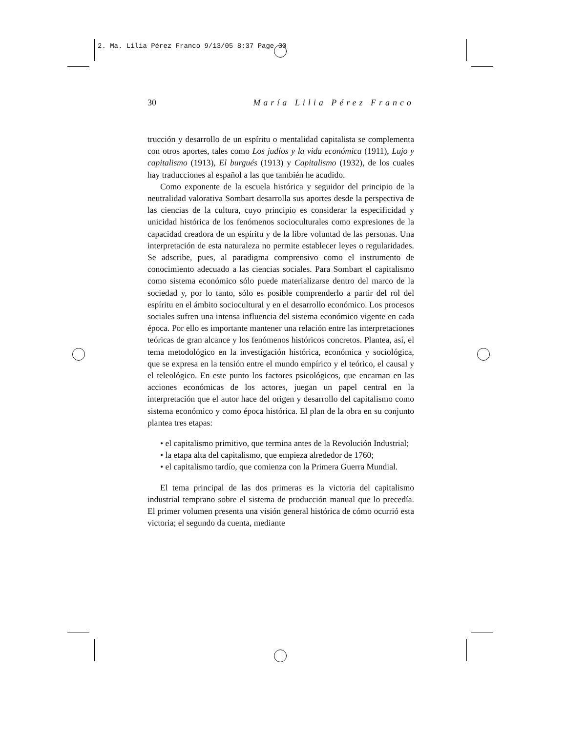2. Ma. Lilia Pérez Franco 9/13/05 8:37 Page 30
30 María Lilia Pérez Franco
trucción y desarrollo de un espíritu o mentalidad capitalista se complementa con otros aportes, tales como Los judíos y la vida económica (1911), Lujo y capitalismo (1913), El burgués (1913) y Capitalismo (1932), de los cuales hay traducciones al español a las que también he acudido.
Como exponente de la escuela histórica y seguidor del principio de la neutralidad valorativa Sombart desarrolla sus aportes desde la perspectiva de las ciencias de la cultura, cuyo principio es considerar la especificidad y unicidad histórica de los fenómenos socioculturales como expresiones de la capacidad creadora de un espíritu y de la libre voluntad de las personas. Una interpretación de esta naturaleza no permite establecer leyes o regularidades. Se adscribe, pues, al paradigma comprensivo como el instrumento de conocimiento adecuado a las ciencias sociales. Para Sombart el capitalismo como sistema económico sólo puede materializarse dentro del marco de la sociedad y, por lo tanto, sólo es posible comprenderlo a partir del rol del espíritu en el ámbito sociocultural y en el desarrollo económico. Los procesos sociales sufren una intensa influencia del sistema económico vigente en cada época. Por ello es importante mantener una relación entre las interpretaciones teóricas de gran alcance y los fenómenos históricos concretos. Plantea, así, el tema metodológico en la investigación histórica, económica y sociológica, que se expresa en la tensión entre el mundo empírico y el teórico, el causal y el teleológico. En este punto los factores psicológicos, que encarnan en las acciones económicas de los actores, juegan un papel central en la interpretación que el autor hace del origen y desarrollo del capitalismo como sistema económico y como época histórica. El plan de la obra en su conjunto plantea tres etapas:
• el capitalismo primitivo, que termina antes de la Revolución Industrial;
• la etapa alta del capitalismo, que empieza alrededor de 1760;
• el capitalismo tardío, que comienza con la Primera Guerra Mundial.
El tema principal de las dos primeras es la victoria del capitalismo industrial temprano sobre el sistema de producción manual que lo precedía. El primer volumen presenta una visión general histórica de cómo ocurrió esta victoria; el segundo da cuenta, mediante